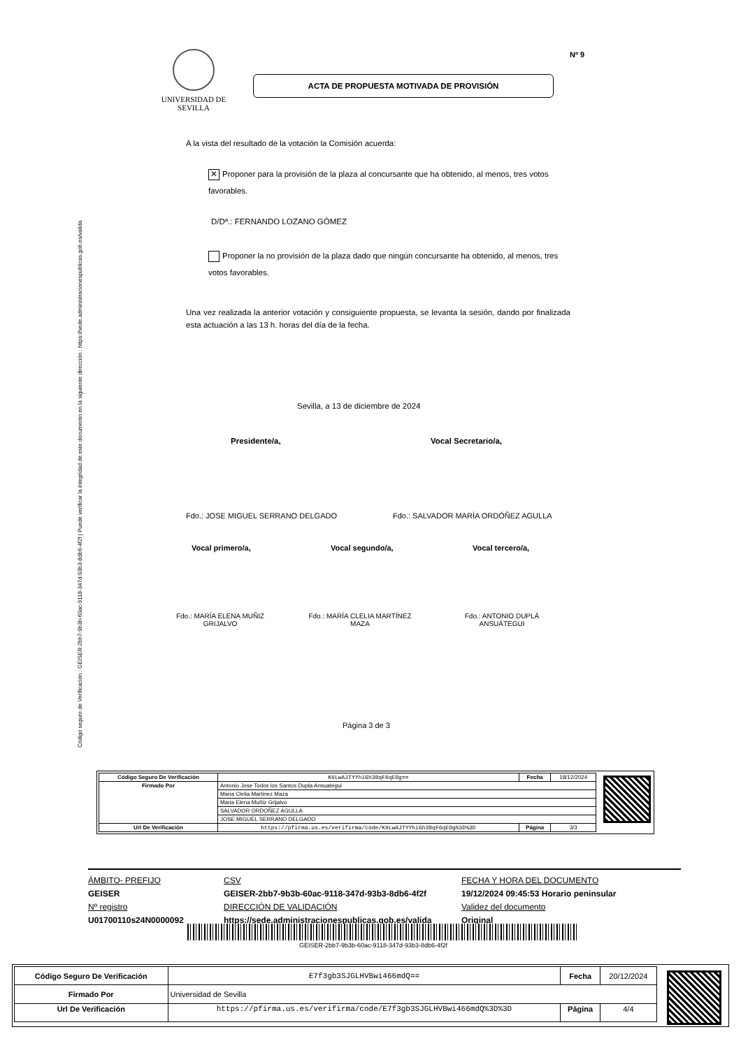Código seguro de Verificación : GEISER-2bb7-9b3b-60ac-9118-347d-93b3-8db6-4f2f | Puede verificar la integridad de este documento en la siguiente dirección : https://sede.administracionespublicas.gob.es/valida
UNIVERSIDAD DE SEVILLA
Nº 9
ACTA DE PROPUESTA MOTIVADA DE PROVISIÓN
A la vista del resultado de la votación la Comisión acuerda:
✕ Proponer para la provisión de la plaza al concursante que ha obtenido, al menos, tres votos favorables.
D/Dª.: FERNANDO LOZANO GÓMEZ
Proponer la no provisión de la plaza dado que ningún concursante ha obtenido, al menos, tres votos favorables.
Una vez realizada la anterior votación y consiguiente propuesta, se levanta la sesión, dando por finalizada esta actuación a las 13 h. horas del día de la fecha.
Sevilla, a 13 de diciembre de 2024
Presidente/a, Vocal Secretario/a,
Fdo.: JOSE MIGUEL SERRANO DELGADO
Fdo.: SALVADOR MARÍA ORDÓÑEZ AGULLA
Vocal primero/a, Vocal segundo/a, Vocal tercero/a,
Fdo.: MARÍA ELENA MUÑIZ GRIJALVO
Fdo.: MARÍA CLELIA MARTÍNEZ MAZA
Fdo.: ANTONIO DUPLÁ ANSUÁTEGUI
Página 3 de 3
| Código Seguro De Verificación | K9LwAJTYYhiGh38qF6qEOg== | Fecha | 18/12/2024 |
| Firmado Por | Antonio Jose Todos los Santos Dupla Ansuategui | | |
| | Maria Clelia Martinez Maza | | |
| | Maria Elena Muñiz Grijalvo | | |
| | SALVADOR ORDOÑEZ AGULLA | | |
| | JOSE MIGUEL SERRANO DELGADO | | |
| Url De Verificación | https://pfirma.us.es/verifirma/code/K9LwAJTYYhiGh38qF6qEOg%3D%3D | Página | 3/3 |
ÁMBITO- PREFIJO
GEISER
Nº registro
U01700110s24N0000092
CSV
GEISER-2bb7-9b3b-60ac-9118-347d-93b3-8db6-4f2f
DIRECCIÓN DE VALIDACIÓN
https://sede.administracionespublicas.gob.es/valida
FECHA Y HORA DEL DOCUMENTO
19/12/2024 09:45:53 Horario peninsular
Validez del documento
Original
GEISER-2bb7-9b3b-60ac-9118-347d-93b3-8db6-4f2f
| Código Seguro De Verificación | E7f3gb3SJGLHVBwi466mdQ== | Fecha | 20/12/2024 |
| Firmado Por | Universidad de Sevilla | | |
| Url De Verificación | https://pfirma.us.es/verifirma/code/E7f3gb3SJGLHVBwi466mdQ%3D%3D | Página | 4/4 |